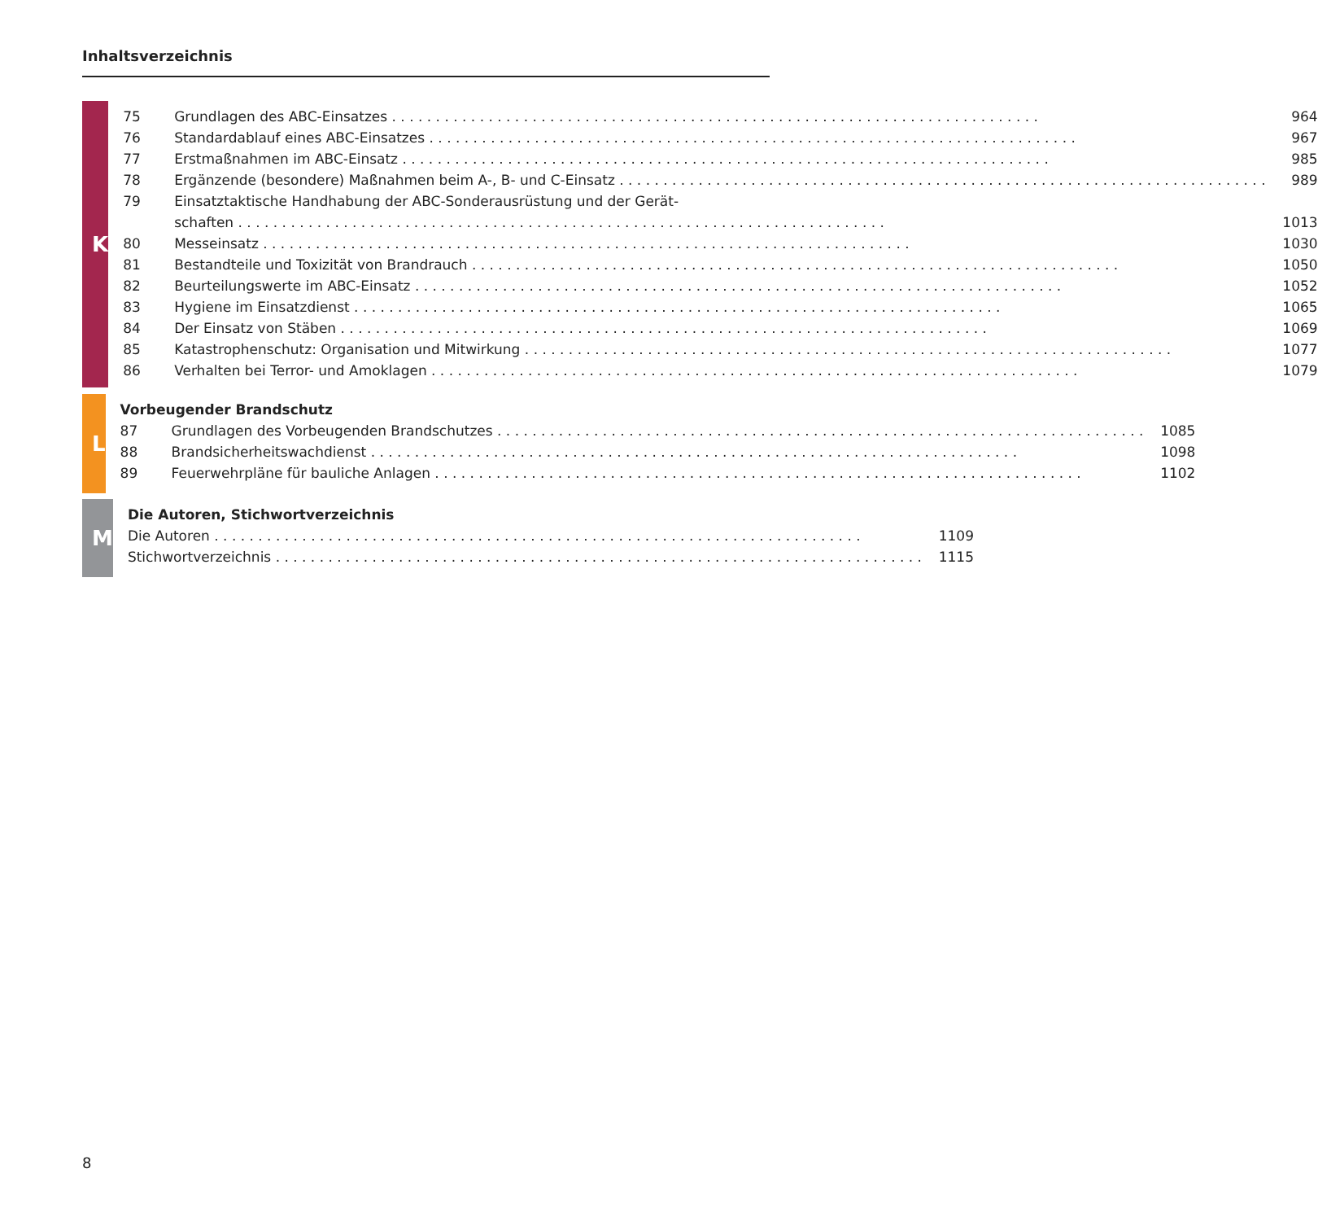Inhaltsverzeichnis
K
75 Grundlagen des ABC-Einsatzes 964
76 Standardablauf eines ABC-Einsatzes 967
77 Erstmaßnahmen im ABC-Einsatz 985
78 Ergänzende (besondere) Maßnahmen beim A-, B- und C-Einsatz 989
79 Einsatztaktische Handhabung der ABC-Sonderausrüstung und der Gerät-
schaften 1013
80 Messeinsatz 1030
81 Bestandteile und Toxizität von Brandrauch 1050
82 Beurteilungswerte im ABC-Einsatz 1052
83 Hygiene im Einsatzdienst 1065
84 Der Einsatz von Stäben 1069
85 Katastrophenschutz: Organisation und Mitwirkung 1077
86 Verhalten bei Terror- und Amoklagen 1079
L
Vorbeugender Brandschutz
87 Grundlagen des Vorbeugenden Brandschutzes 1085
88 Brandsicherheitswachdienst 1098
89 Feuerwehrpläne für bauliche Anlagen 1102
M
Die Autoren, Stichwortverzeichnis
Die Autoren 1109
Stichwortverzeichnis 1115
8